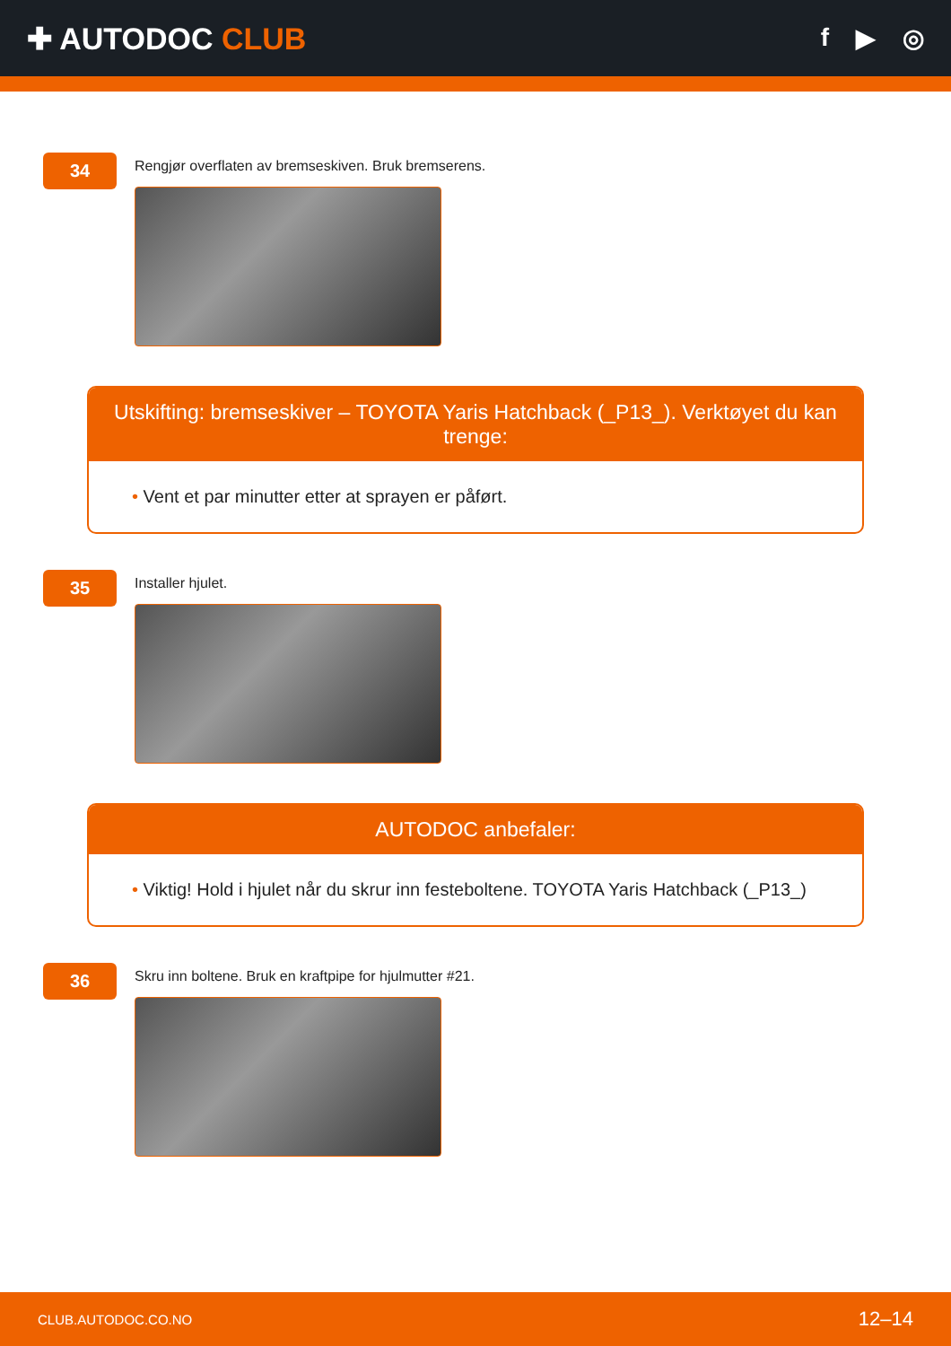✚ AUTODOC CLUB
f ▶ ◎
34
Rengjør overflaten av bremseskiven. Bruk bremserens.
Utskifting: bremseskiver – TOYOTA Yaris Hatchback (_P13_). Verktøyet du kan trenge:
• Vent et par minutter etter at sprayen er påført.
35
Installer hjulet.
AUTODOC anbefaler:
• Viktig! Hold i hjulet når du skrur inn festeboltene. TOYOTA Yaris Hatchback (_P13_)
36
Skru inn boltene. Bruk en kraftpipe for hjulmutter #21.
CLUB.AUTODOC.CO.NO 12–14